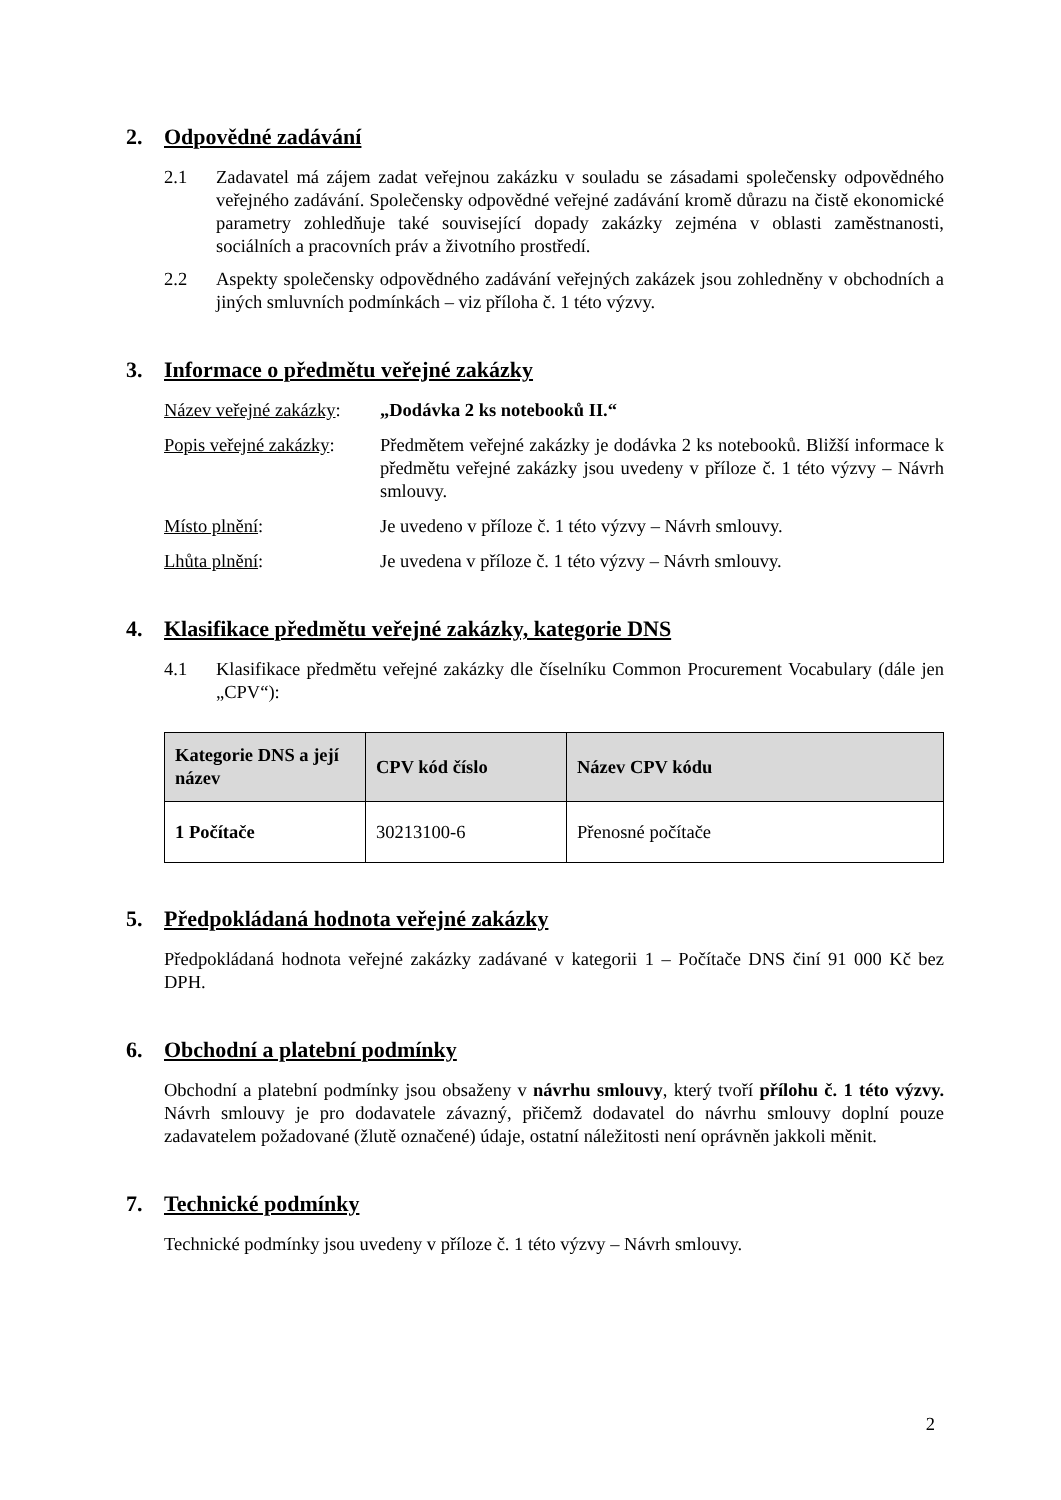2. Odpovědné zadávání
2.1 Zadavatel má zájem zadat veřejnou zakázku v souladu se zásadami společensky odpovědného veřejného zadávání. Společensky odpovědné veřejné zadávání kromě důrazu na čistě ekonomické parametry zohledňuje také související dopady zakázky zejména v oblasti zaměstnanosti, sociálních a pracovních práv a životního prostředí.
2.2 Aspekty společensky odpovědného zadávání veřejných zakázek jsou zohledněny v obchodních a jiných smluvních podmínkách – viz příloha č. 1 této výzvy.
3. Informace o předmětu veřejné zakázky
Název veřejné zakázky:
„Dodávka 2 ks notebooků II.“
Popis veřejné zakázky:
Předmětem veřejné zakázky je dodávka 2 ks notebooků. Bližší informace k předmětu veřejné zakázky jsou uvedeny v příloze č. 1 této výzvy – Návrh smlouvy.
Místo plnění: Je uvedeno v příloze č. 1 této výzvy – Návrh smlouvy.
Lhůta plnění: Je uvedena v příloze č. 1 této výzvy – Návrh smlouvy.
4. Klasifikace předmětu veřejné zakázky, kategorie DNS
4.1 Klasifikace předmětu veřejné zakázky dle číselníku Common Procurement Vocabulary (dále jen „CPV“):
| Kategorie DNS a její název | CPV kód číslo | Název CPV kódu |
| --- | --- | --- |
| 1 Počítače | 30213100-6 | Přenosné počítače |
5. Předpokládaná hodnota veřejné zakázky
Předpokládaná hodnota veřejné zakázky zadávané v kategorii 1 – Počítače DNS činí 91 000 Kč bez DPH.
6. Obchodní a platební podmínky
Obchodní a platební podmínky jsou obsaženy v návrhu smlouvy, který tvoří přílohu č. 1 této výzvy. Návrh smlouvy je pro dodavatele závazný, přičemž dodavatel do návrhu smlouvy doplní pouze zadavatelem požadované (žlutě označené) údaje, ostatní náležitosti není oprávněn jakkoli měnit.
7. Technické podmínky
Technické podmínky jsou uvedeny v příloze č. 1 této výzvy – Návrh smlouvy.
2